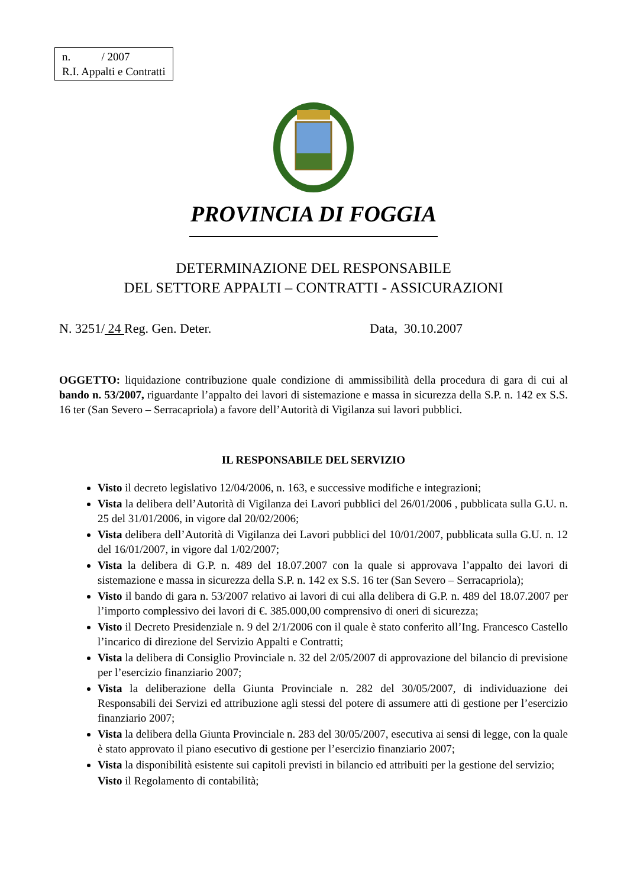n. / 2007
R.I. Appalti e Contratti
PROVINCIA DI FOGGIA
DETERMINAZIONE DEL RESPONSABILE
DEL SETTORE APPALTI – CONTRATTI - ASSICURAZIONI
N. 3251/ 24 Reg. Gen. Deter. Data, 30.10.2007
OGGETTO: liquidazione contribuzione quale condizione di ammissibilità della procedura di gara di cui al bando n. 53/2007, riguardante l’appalto dei lavori di sistemazione e massa in sicurezza della S.P. n. 142 ex S.S. 16 ter (San Severo – Serracapriola) a favore dell’Autorità di Vigilanza sui lavori pubblici.
IL RESPONSABILE DEL SERVIZIO
Visto il decreto legislativo 12/04/2006, n. 163, e successive modifiche e integrazioni;
Vista la delibera dell’Autorità di Vigilanza dei Lavori pubblici del 26/01/2006 , pubblicata sulla G.U. n. 25 del 31/01/2006, in vigore dal 20/02/2006;
Vista delibera dell’Autorità di Vigilanza dei Lavori pubblici del 10/01/2007, pubblicata sulla G.U. n. 12 del 16/01/2007, in vigore dal 1/02/2007;
Vista la delibera di G.P. n. 489 del 18.07.2007 con la quale si approvava l’appalto dei lavori di sistemazione e massa in sicurezza della S.P. n. 142 ex S.S. 16 ter (San Severo – Serracapriola);
Visto il bando di gara n. 53/2007 relativo ai lavori di cui alla delibera di G.P. n. 489 del 18.07.2007 per l’importo complessivo dei lavori di €. 385.000,00 comprensivo di oneri di sicurezza;
Visto il Decreto Presidenziale n. 9 del 2/1/2006 con il quale è stato conferito all’Ing. Francesco Castello l’incarico di direzione del Servizio Appalti e Contratti;
Vista la delibera di Consiglio Provinciale n. 32 del 2/05/2007 di approvazione del bilancio di previsione per l’esercizio finanziario 2007;
Vista la deliberazione della Giunta Provinciale n. 282 del 30/05/2007, di individuazione dei Responsabili dei Servizi ed attribuzione agli stessi del potere di assumere atti di gestione per l’esercizio finanziario 2007;
Vista la delibera della Giunta Provinciale n. 283 del 30/05/2007, esecutiva ai sensi di legge, con la quale è stato approvato il piano esecutivo di gestione per l’esercizio finanziario 2007;
Vista la disponibilità esistente sui capitoli previsti in bilancio ed attribuiti per la gestione del servizio;
Visto il Regolamento di contabilità;